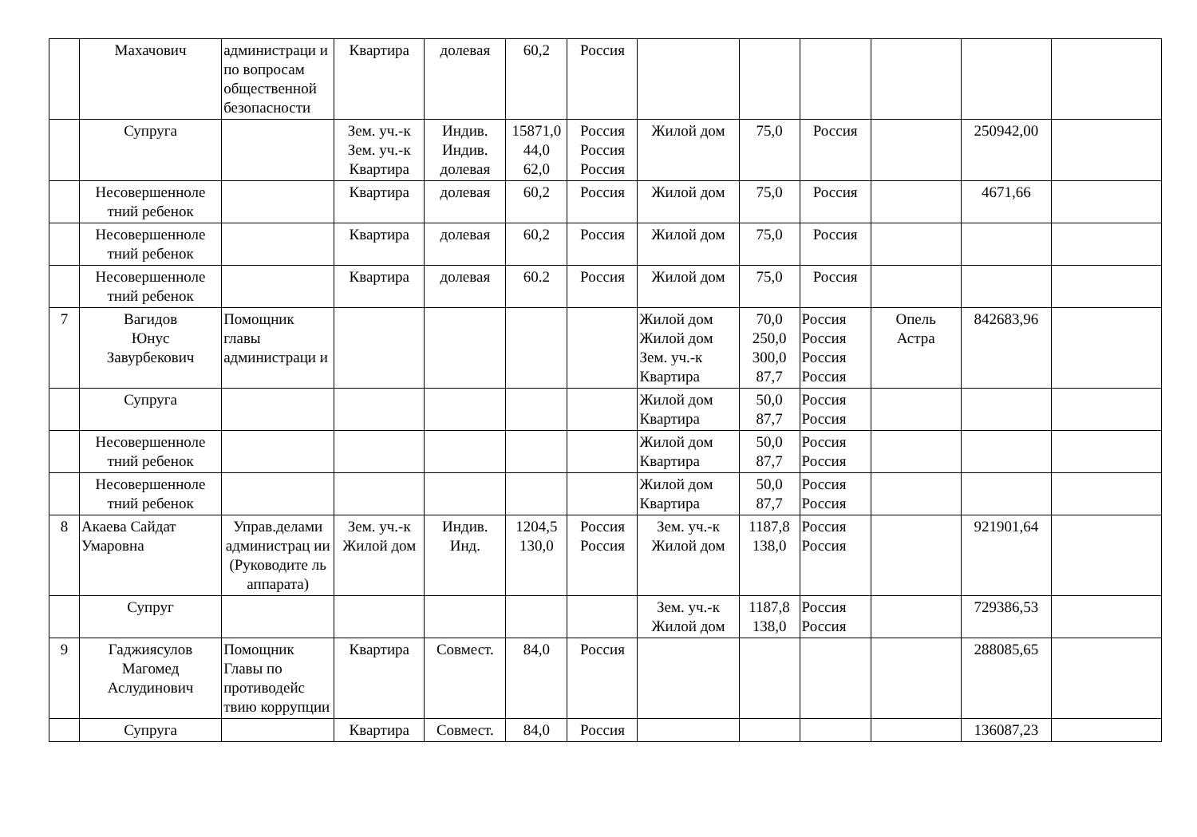| | Махачович | администраци и по вопросам общественной безопасности | Квартира | долевая | 60,2 | Россия | | | | | | |
| | Супруга | | Зем. уч.-к Зем. уч.-к Квартира | Индив. Индив. долевая | 15871,0 44,0 62,0 | Россия Россия Россия | Жилой дом | 75,0 | Россия | | 250942,00 | |
| | Несовершенноле тний ребенок | | Квартира | долевая | 60,2 | Россия | Жилой дом | 75,0 | Россия | | 4671,66 | |
| | Несовершенноле тний ребенок | | Квартира | долевая | 60,2 | Россия | Жилой дом | 75,0 | Россия | | | |
| | Несовершенноле тний ребенок | | Квартира | долевая | 60.2 | Россия | Жилой дом | 75,0 | Россия | | | |
| 7 | Вагидов Юнус Завурбекович | Помощник главы администраци и | | | | | Жилой дом Жилой дом Зем. уч.-к Квартира | 70,0 250,0 300,0 87,7 | Россия Россия Россия Россия | Опель Астра | 842683,96 | |
| | Супруга | | | | | | Жилой дом Квартира | 50,0 87,7 | Россия Россия | | | |
| | Несовершенноле тний ребенок | | | | | | Жилой дом Квартира | 50,0 87,7 | Россия Россия | | | |
| | Несовершенноле тний ребенок | | | | | | Жилой дом Квартира | 50,0 87,7 | Россия Россия | | | |
| 8 | Акаева Сайдат Умаровна | Управ.делами администрац ии (Руководите ль аппарата) | Зем. уч.-к Жилой дом | Индив. Инд. | 1204,5 130,0 | Россия Россия | Зем. уч.-к Жилой дом | 1187,8 138,0 | Россия Россия | | 921901,64 | |
| | Супруг | | | | | | Зем. уч.-к Жилой дом | 1187,8 138,0 | Россия Россия | | 729386,53 | |
| 9 | Гаджиясулов Магомед Аслудинович | Помощник Главы по противодейс твию коррупции | Квартира | Совмест. | 84,0 | Россия | | | | | 288085,65 | |
| | Супруга | | Квартира | Совмест. | 84,0 | Россия | | | | | 136087,23 | |